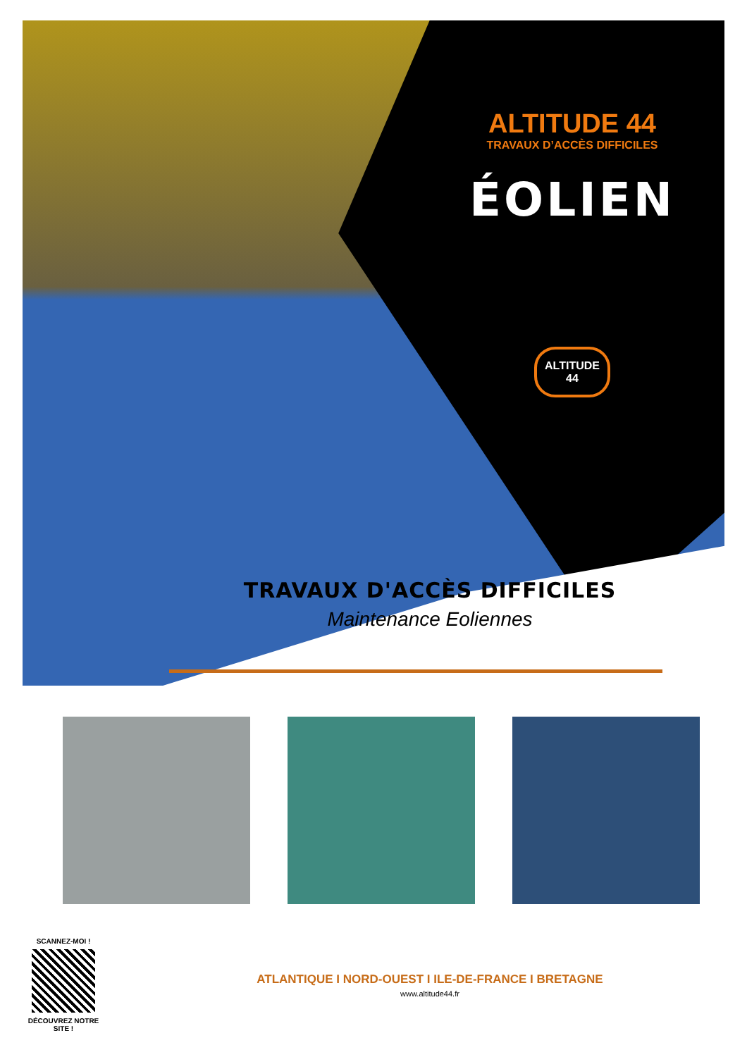ALTITUDE 44
TRAVAUX D’ACCÈS DIFFICILES
ÉOLIEN
ALTITUDE 44
TRAVAUX D'ACCÈS DIFFICILES
Maintenance Eoliennes
SCANNEZ-MOI !
DÉCOUVREZ NOTRE SITE !
ATLANTIQUE I NORD-OUEST I ILE-DE-FRANCE I BRETAGNE
www.altitude44.fr